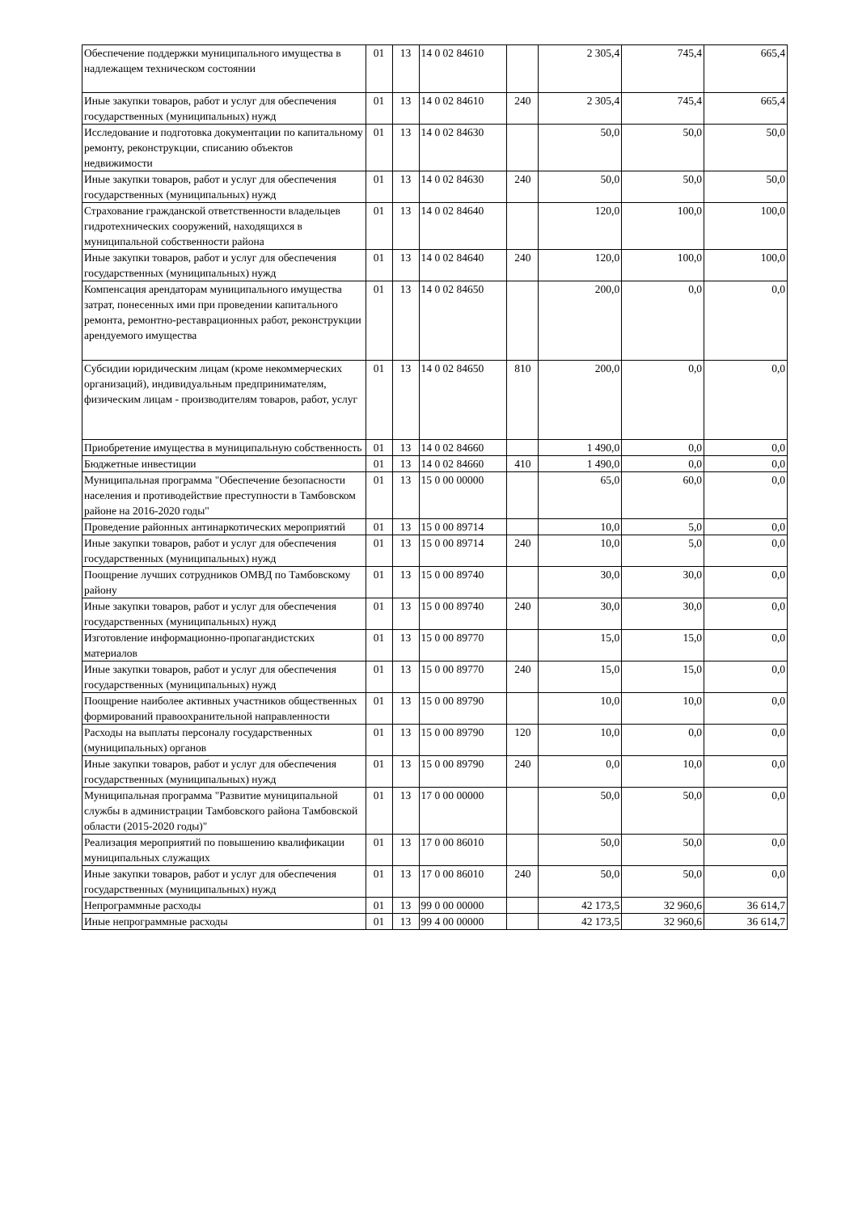| Обеспечение поддержки муниципального имущества в надлежащем техническом состоянии | 01 | 13 | 14 0 02 84610 | | 2 305,4 | 745,4 | 665,4 |
| Иные закупки товаров, работ и услуг для обеспечения государственных (муниципальных) нужд | 01 | 13 | 14 0 02 84610 | 240 | 2 305,4 | 745,4 | 665,4 |
| Исследование и подготовка документации по капитальному ремонту, реконструкции, списанию объектов недвижимости | 01 | 13 | 14 0 02 84630 | | 50,0 | 50,0 | 50,0 |
| Иные закупки товаров, работ и услуг для обеспечения государственных (муниципальных) нужд | 01 | 13 | 14 0 02 84630 | 240 | 50,0 | 50,0 | 50,0 |
| Страхование гражданской ответственности владельцев гидротехнических сооружений, находящихся в муниципальной собственности района | 01 | 13 | 14 0 02 84640 | | 120,0 | 100,0 | 100,0 |
| Иные закупки товаров, работ и услуг для обеспечения государственных (муниципальных) нужд | 01 | 13 | 14 0 02 84640 | 240 | 120,0 | 100,0 | 100,0 |
| Компенсация арендаторам муниципального имущества затрат, понесенных ими при проведении капитального ремонта, ремонтно-реставрационных работ, реконструкции арендуемого имущества | 01 | 13 | 14 0 02 84650 | | 200,0 | 0,0 | 0,0 |
| Субсидии юридическим лицам (кроме некоммерческих организаций), индивидуальным предпринимателям, физическим лицам - производителям товаров, работ, услуг | 01 | 13 | 14 0 02 84650 | 810 | 200,0 | 0,0 | 0,0 |
| Приобретение имущества в муниципальную собственность | 01 | 13 | 14 0 02 84660 | | 1 490,0 | 0,0 | 0,0 |
| Бюджетные инвестиции | 01 | 13 | 14 0 02 84660 | 410 | 1 490,0 | 0,0 | 0,0 |
| Муниципальная программа "Обеспечение безопасности населения и противодействие преступности в Тамбовском районе на 2016-2020 годы" | 01 | 13 | 15 0 00 00000 | | 65,0 | 60,0 | 0,0 |
| Проведение районных антинаркотических мероприятий | 01 | 13 | 15 0 00 89714 | | 10,0 | 5,0 | 0,0 |
| Иные закупки товаров, работ и услуг для обеспечения государственных (муниципальных) нужд | 01 | 13 | 15 0 00 89714 | 240 | 10,0 | 5,0 | 0,0 |
| Поощрение лучших сотрудников ОМВД по Тамбовскому району | 01 | 13 | 15 0 00 89740 | | 30,0 | 30,0 | 0,0 |
| Иные закупки товаров, работ и услуг для обеспечения государственных (муниципальных) нужд | 01 | 13 | 15 0 00 89740 | 240 | 30,0 | 30,0 | 0,0 |
| Изготовление информационно-пропагандистских материалов | 01 | 13 | 15 0 00 89770 | | 15,0 | 15,0 | 0,0 |
| Иные закупки товаров, работ и услуг для обеспечения государственных (муниципальных) нужд | 01 | 13 | 15 0 00 89770 | 240 | 15,0 | 15,0 | 0,0 |
| Поощрение наиболее активных участников общественных формирований правоохранительной направленности | 01 | 13 | 15 0 00 89790 | | 10,0 | 10,0 | 0,0 |
| Расходы на выплаты персоналу государственных (муниципальных) органов | 01 | 13 | 15 0 00 89790 | 120 | 10,0 | 0,0 | 0,0 |
| Иные закупки товаров, работ и услуг для обеспечения государственных (муниципальных) нужд | 01 | 13 | 15 0 00 89790 | 240 | 0,0 | 10,0 | 0,0 |
| Муниципальная программа "Развитие муниципальной службы в администрации Тамбовского района Тамбовской области (2015-2020 годы)" | 01 | 13 | 17 0 00 00000 | | 50,0 | 50,0 | 0,0 |
| Реализация мероприятий по повышению квалификации муниципальных служащих | 01 | 13 | 17 0 00 86010 | | 50,0 | 50,0 | 0,0 |
| Иные закупки товаров, работ и услуг для обеспечения государственных (муниципальных) нужд | 01 | 13 | 17 0 00 86010 | 240 | 50,0 | 50,0 | 0,0 |
| Непрограммные расходы | 01 | 13 | 99 0 00 00000 | | 42 173,5 | 32 960,6 | 36 614,7 |
| Иные непрограммные расходы | 01 | 13 | 99 4 00 00000 | | 42 173,5 | 32 960,6 | 36 614,7 |